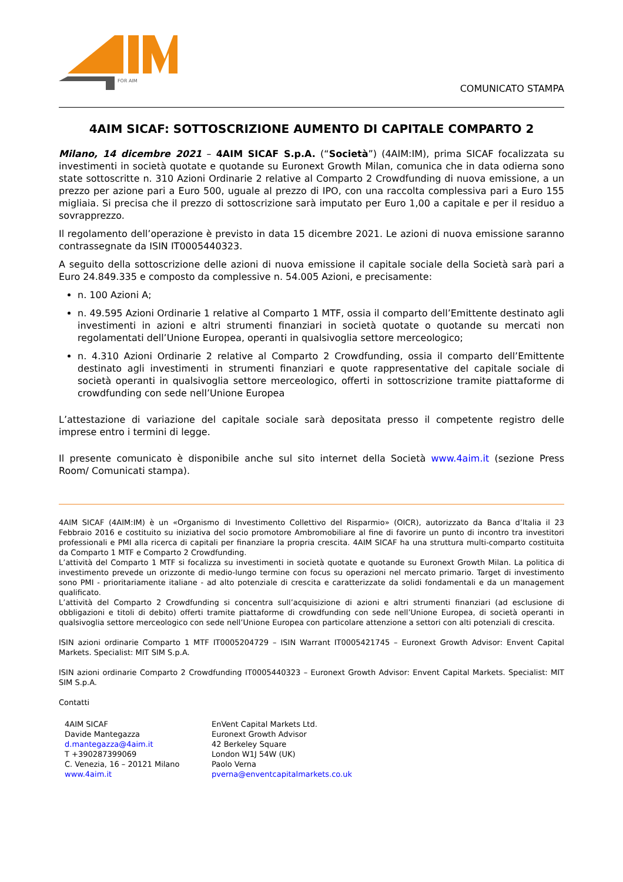FOR AIM
COMUNICATO STAMPA
4AIM SICAF: SOTTOSCRIZIONE AUMENTO DI CAPITALE COMPARTO 2
Milano, 14 dicembre 2021 – 4AIM SICAF S.p.A. (“Società”) (4AIM:IM), prima SICAF focalizzata su investimenti in società quotate e quotande su Euronext Growth Milan, comunica che in data odierna sono state sottoscritte n. 310 Azioni Ordinarie 2 relative al Comparto 2 Crowdfunding di nuova emissione, a un prezzo per azione pari a Euro 500, uguale al prezzo di IPO, con una raccolta complessiva pari a Euro 155 migliaia. Si precisa che il prezzo di sottoscrizione sarà imputato per Euro 1,00 a capitale e per il residuo a sovrapprezzo.
Il regolamento dell’operazione è previsto in data 15 dicembre 2021. Le azioni di nuova emissione saranno contrassegnate da ISIN IT0005440323.
A seguito della sottoscrizione delle azioni di nuova emissione il capitale sociale della Società sarà pari a Euro 24.849.335 e composto da complessive n. 54.005 Azioni, e precisamente:
n. 100 Azioni A;
n. 49.595 Azioni Ordinarie 1 relative al Comparto 1 MTF, ossia il comparto dell’Emittente destinato agli investimenti in azioni e altri strumenti finanziari in società quotate o quotande su mercati non regolamentati dell’Unione Europea, operanti in qualsivoglia settore merceologico;
n. 4.310 Azioni Ordinarie 2 relative al Comparto 2 Crowdfunding, ossia il comparto dell’Emittente destinato agli investimenti in strumenti finanziari e quote rappresentative del capitale sociale di società operanti in qualsivoglia settore merceologico, offerti in sottoscrizione tramite piattaforme di crowdfunding con sede nell’Unione Europea
L’attestazione di variazione del capitale sociale sarà depositata presso il competente registro delle imprese entro i termini di legge.
Il presente comunicato è disponibile anche sul sito internet della Società www.4aim.it (sezione Press Room/ Comunicati stampa).
4AIM SICAF (4AIM:IM) è un «Organismo di Investimento Collettivo del Risparmio» (OICR), autorizzato da Banca d’Italia il 23 Febbraio 2016 e costituito su iniziativa del socio promotore Ambromobiliare al fine di favorire un punto di incontro tra investitori professionali e PMI alla ricerca di capitali per finanziare la propria crescita. 4AIM SICAF ha una struttura multi-comparto costituita da Comparto 1 MTF e Comparto 2 Crowdfunding.
L’attività del Comparto 1 MTF si focalizza su investimenti in società quotate e quotande su Euronext Growth Milan. La politica di investimento prevede un orizzonte di medio-lungo termine con focus su operazioni nel mercato primario. Target di investimento sono PMI - prioritariamente italiane - ad alto potenziale di crescita e caratterizzate da solidi fondamentali e da un management qualificato.
L’attività del Comparto 2 Crowdfunding si concentra sull’acquisizione di azioni e altri strumenti finanziari (ad esclusione di obbligazioni e titoli di debito) offerti tramite piattaforme di crowdfunding con sede nell’Unione Europea, di società operanti in qualsivoglia settore merceologico con sede nell’Unione Europea con particolare attenzione a settori con alti potenziali di crescita.
ISIN azioni ordinarie Comparto 1 MTF IT0005204729 – ISIN Warrant IT0005421745 – Euronext Growth Advisor: Envent Capital Markets. Specialist: MIT SIM S.p.A.
ISIN azioni ordinarie Comparto 2 Crowdfunding IT0005440323 – Euronext Growth Advisor: Envent Capital Markets. Specialist: MIT SIM S.p.A.
Contatti
4AIM SICAF
Davide Mantegazza
d.mantegazza@4aim.it
T +390287399069
C. Venezia, 16 – 20121 Milano
www.4aim.it
EnVent Capital Markets Ltd.
Euronext Growth Advisor
42 Berkeley Square
London W1J 54W (UK)
Paolo Verna
pverna@enventcapitalmarkets.co.uk